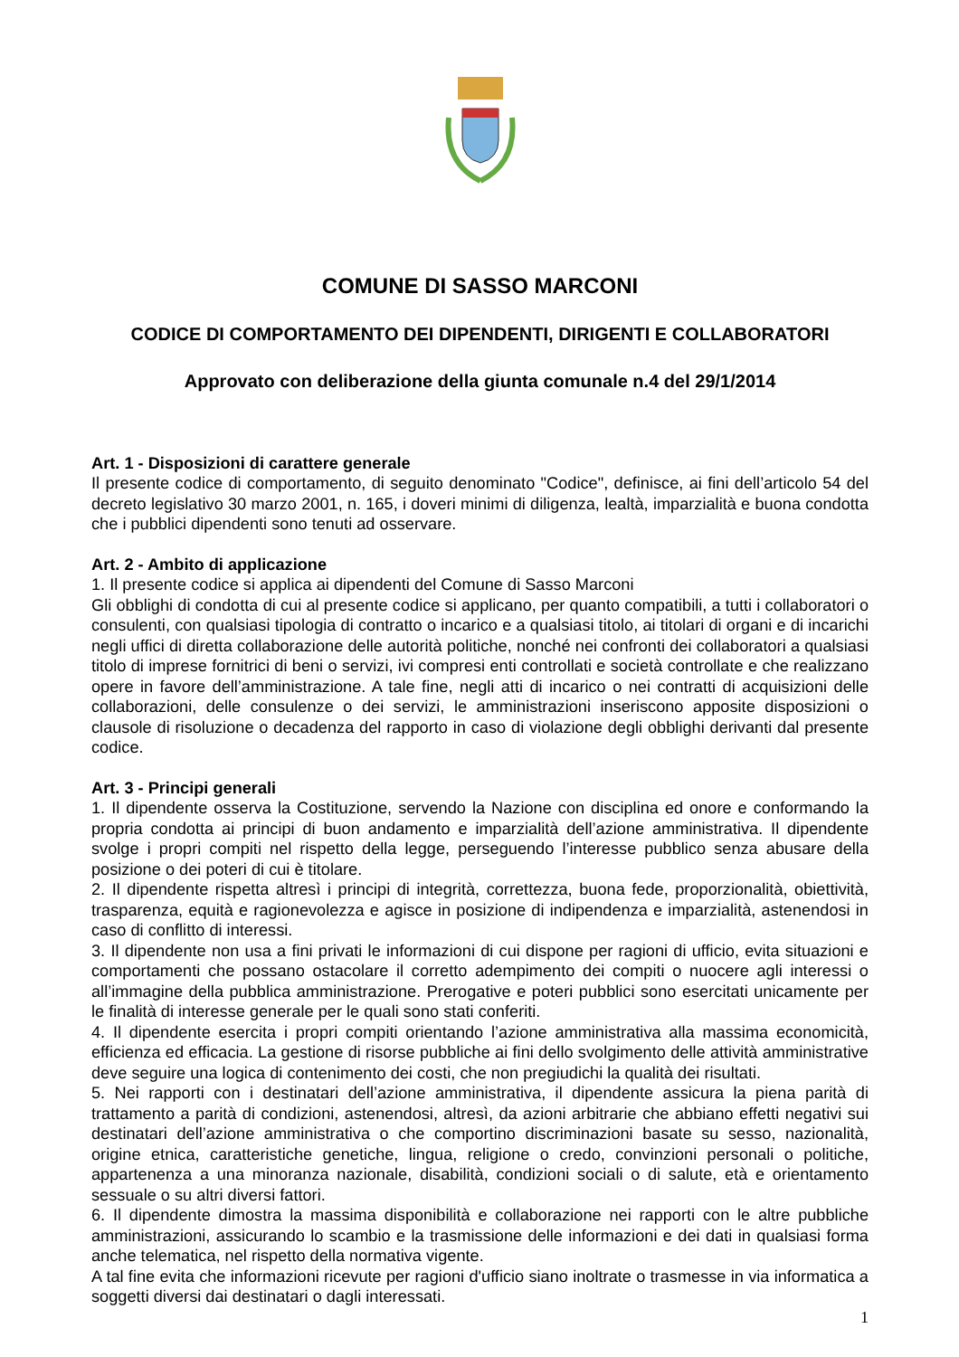COMUNE DI SASSO MARCONI
CODICE DI COMPORTAMENTO DEI DIPENDENTI, DIRIGENTI E COLLABORATORI
Approvato con deliberazione della giunta comunale n.4 del 29/1/2014
Art. 1 - Disposizioni di carattere generale
Il presente codice di comportamento, di seguito denominato "Codice", definisce, ai fini dell’articolo 54 del decreto legislativo 30 marzo 2001, n. 165, i doveri minimi di diligenza, lealtà, imparzialità e buona condotta che i pubblici dipendenti sono tenuti ad osservare.
Art. 2 - Ambito di applicazione
1. Il presente codice si applica ai dipendenti del Comune di Sasso Marconi
Gli obblighi di condotta di cui al presente codice si applicano, per quanto compatibili, a tutti i collaboratori o consulenti, con qualsiasi tipologia di contratto o incarico e a qualsiasi titolo, ai titolari di organi e di incarichi negli uffici di diretta collaborazione delle autorità politiche, nonché nei confronti dei collaboratori a qualsiasi titolo di imprese fornitrici di beni o servizi, ivi compresi enti controllati e società controllate e che realizzano opere in favore dell’amministrazione. A tale fine, negli atti di incarico o nei contratti di acquisizioni delle collaborazioni, delle consulenze o dei servizi, le amministrazioni inseriscono apposite disposizioni o clausole di risoluzione o decadenza del rapporto in caso di violazione degli obblighi derivanti dal presente codice.
Art. 3 - Principi generali
1. Il dipendente osserva la Costituzione, servendo la Nazione con disciplina ed onore e conformando la propria condotta ai principi di buon andamento e imparzialità dell’azione amministrativa. Il dipendente svolge i propri compiti nel rispetto della legge, perseguendo l’interesse pubblico senza abusare della posizione o dei poteri di cui è titolare.
2. Il dipendente rispetta altresì i principi di integrità, correttezza, buona fede, proporzionalità, obiettività, trasparenza, equità e ragionevolezza e agisce in posizione di indipendenza e imparzialità, astenendosi in caso di conflitto di interessi.
3. Il dipendente non usa a fini privati le informazioni di cui dispone per ragioni di ufficio, evita situazioni e comportamenti che possano ostacolare il corretto adempimento dei compiti o nuocere agli interessi o all’immagine della pubblica amministrazione. Prerogative e poteri pubblici sono esercitati unicamente per le finalità di interesse generale per le quali sono stati conferiti.
4. Il dipendente esercita i propri compiti orientando l’azione amministrativa alla massima economicità, efficienza ed efficacia. La gestione di risorse pubbliche ai fini dello svolgimento delle attività amministrative deve seguire una logica di contenimento dei costi, che non pregiudichi la qualità dei risultati.
5. Nei rapporti con i destinatari dell’azione amministrativa, il dipendente assicura la piena parità di trattamento a parità di condizioni, astenendosi, altresì, da azioni arbitrarie che abbiano effetti negativi sui destinatari dell’azione amministrativa o che comportino discriminazioni basate su sesso, nazionalità, origine etnica, caratteristiche genetiche, lingua, religione o credo, convinzioni personali o politiche, appartenenza a una minoranza nazionale, disabilità, condizioni sociali o di salute, età e orientamento sessuale o su altri diversi fattori.
6. Il dipendente dimostra la massima disponibilità e collaborazione nei rapporti con le altre pubbliche amministrazioni, assicurando lo scambio e la trasmissione delle informazioni e dei dati in qualsiasi forma anche telematica, nel rispetto della normativa vigente.
A tal fine evita che informazioni ricevute per ragioni d'ufficio siano inoltrate o trasmesse in via informatica a soggetti diversi dai destinatari o dagli interessati.
1